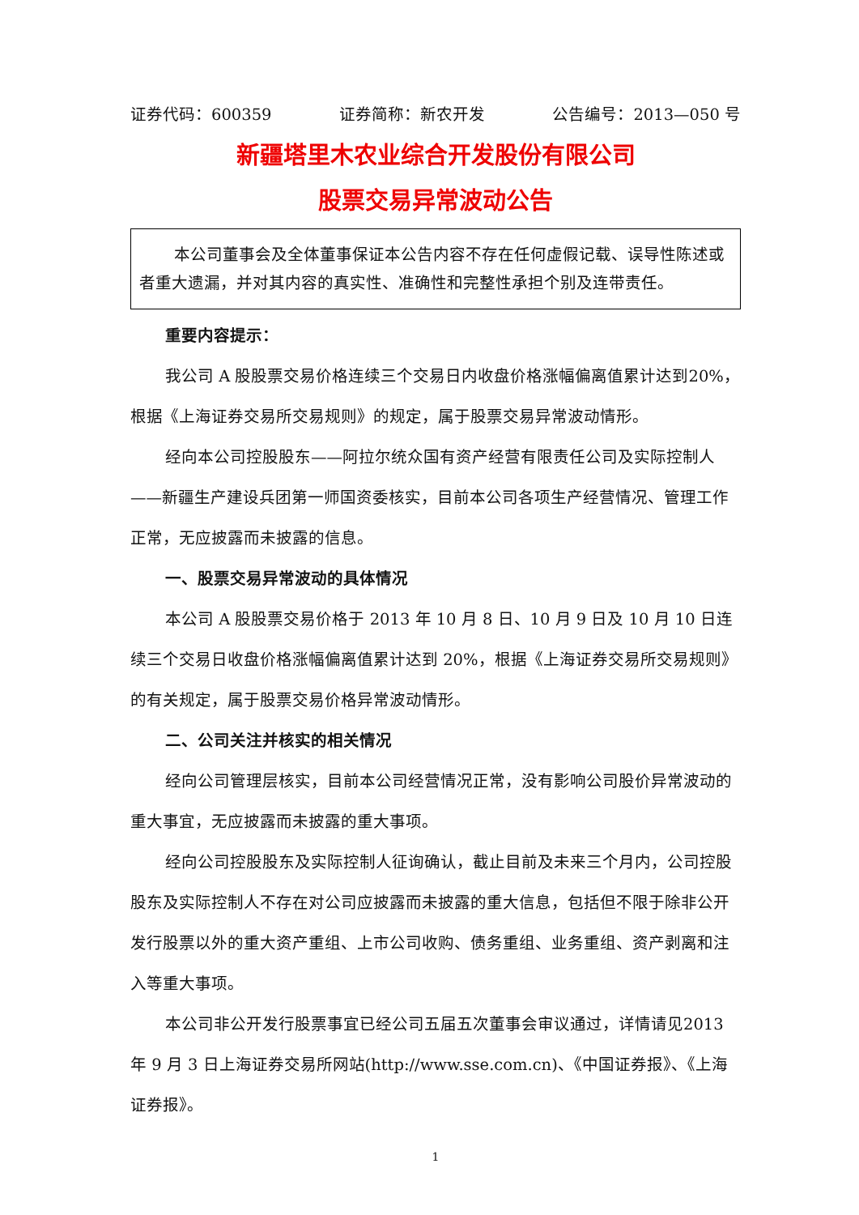证券代码：600359 证券简称：新农开发 公告编号：2013—050 号
新疆塔里木农业综合开发股份有限公司
股票交易异常波动公告
本公司董事会及全体董事保证本公告内容不存在任何虚假记载、误导性陈述或者重大遗漏，并对其内容的真实性、准确性和完整性承担个别及连带责任。
重要内容提示：
我公司 A 股股票交易价格连续三个交易日内收盘价格涨幅偏离值累计达到20%，根据《上海证券交易所交易规则》的规定，属于股票交易异常波动情形。
经向本公司控股股东——阿拉尔统众国有资产经营有限责任公司及实际控制人——新疆生产建设兵团第一师国资委核实，目前本公司各项生产经营情况、管理工作正常，无应披露而未披露的信息。
一、股票交易异常波动的具体情况
本公司 A 股股票交易价格于 2013 年 10 月 8 日、10 月 9 日及 10 月 10 日连续三个交易日收盘价格涨幅偏离值累计达到 20%，根据《上海证券交易所交易规则》的有关规定，属于股票交易价格异常波动情形。
二、公司关注并核实的相关情况
经向公司管理层核实，目前本公司经营情况正常，没有影响公司股价异常波动的重大事宜，无应披露而未披露的重大事项。
经向公司控股股东及实际控制人征询确认，截止目前及未来三个月内，公司控股股东及实际控制人不存在对公司应披露而未披露的重大信息，包括但不限于除非公开发行股票以外的重大资产重组、上市公司收购、债务重组、业务重组、资产剥离和注入等重大事项。
本公司非公开发行股票事宜已经公司五届五次董事会审议通过，详情请见2013 年 9 月 3 日上海证券交易所网站(http://www.sse.com.cn)、《中国证券报》、《上海证券报》。
1